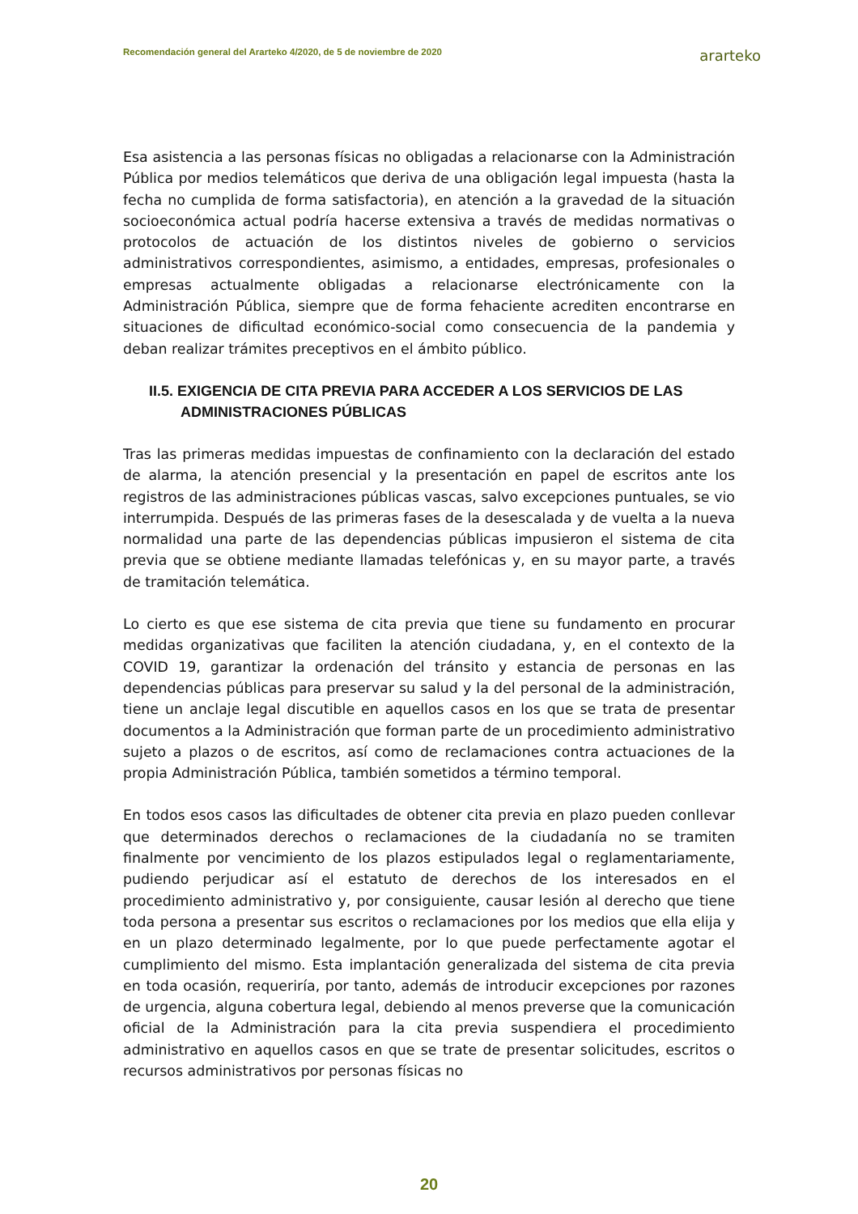Recomendación general del Ararteko 4/2020, de 5 de noviembre de 2020 ararteko
Esa asistencia a las personas físicas no obligadas a relacionarse con la Administración Pública por medios telemáticos que deriva de una obligación legal impuesta (hasta la fecha no cumplida de forma satisfactoria), en atención a la gravedad de la situación socioeconómica actual podría hacerse extensiva a través de medidas normativas o protocolos de actuación de los distintos niveles de gobierno o servicios administrativos correspondientes, asimismo, a entidades, empresas, profesionales o empresas actualmente obligadas a relacionarse electrónicamente con la Administración Pública, siempre que de forma fehaciente acrediten encontrarse en situaciones de dificultad económico-social como consecuencia de la pandemia y deban realizar trámites preceptivos en el ámbito público.
II.5. EXIGENCIA DE CITA PREVIA PARA ACCEDER A LOS SERVICIOS DE LAS ADMINISTRACIONES PÚBLICAS
Tras las primeras medidas impuestas de confinamiento con la declaración del estado de alarma, la atención presencial y la presentación en papel de escritos ante los registros de las administraciones públicas vascas, salvo excepciones puntuales, se vio interrumpida. Después de las primeras fases de la desescalada y de vuelta a la nueva normalidad una parte de las dependencias públicas impusieron el sistema de cita previa que se obtiene mediante llamadas telefónicas y, en su mayor parte, a través de tramitación telemática.
Lo cierto es que ese sistema de cita previa que tiene su fundamento en procurar medidas organizativas que faciliten la atención ciudadana, y, en el contexto de la COVID 19, garantizar la ordenación del tránsito y estancia de personas en las dependencias públicas para preservar su salud y la del personal de la administración, tiene un anclaje legal discutible en aquellos casos en los que se trata de presentar documentos a la Administración que forman parte de un procedimiento administrativo sujeto a plazos o de escritos, así como de reclamaciones contra actuaciones de la propia Administración Pública, también sometidos a término temporal.
En todos esos casos las dificultades de obtener cita previa en plazo pueden conllevar que determinados derechos o reclamaciones de la ciudadanía no se tramiten finalmente por vencimiento de los plazos estipulados legal o reglamentariamente, pudiendo perjudicar así el estatuto de derechos de los interesados en el procedimiento administrativo y, por consiguiente, causar lesión al derecho que tiene toda persona a presentar sus escritos o reclamaciones por los medios que ella elija y en un plazo determinado legalmente, por lo que puede perfectamente agotar el cumplimiento del mismo. Esta implantación generalizada del sistema de cita previa en toda ocasión, requeriría, por tanto, además de introducir excepciones por razones de urgencia, alguna cobertura legal, debiendo al menos preverse que la comunicación oficial de la Administración para la cita previa suspendiera el procedimiento administrativo en aquellos casos en que se trate de presentar solicitudes, escritos o recursos administrativos por personas físicas no
20